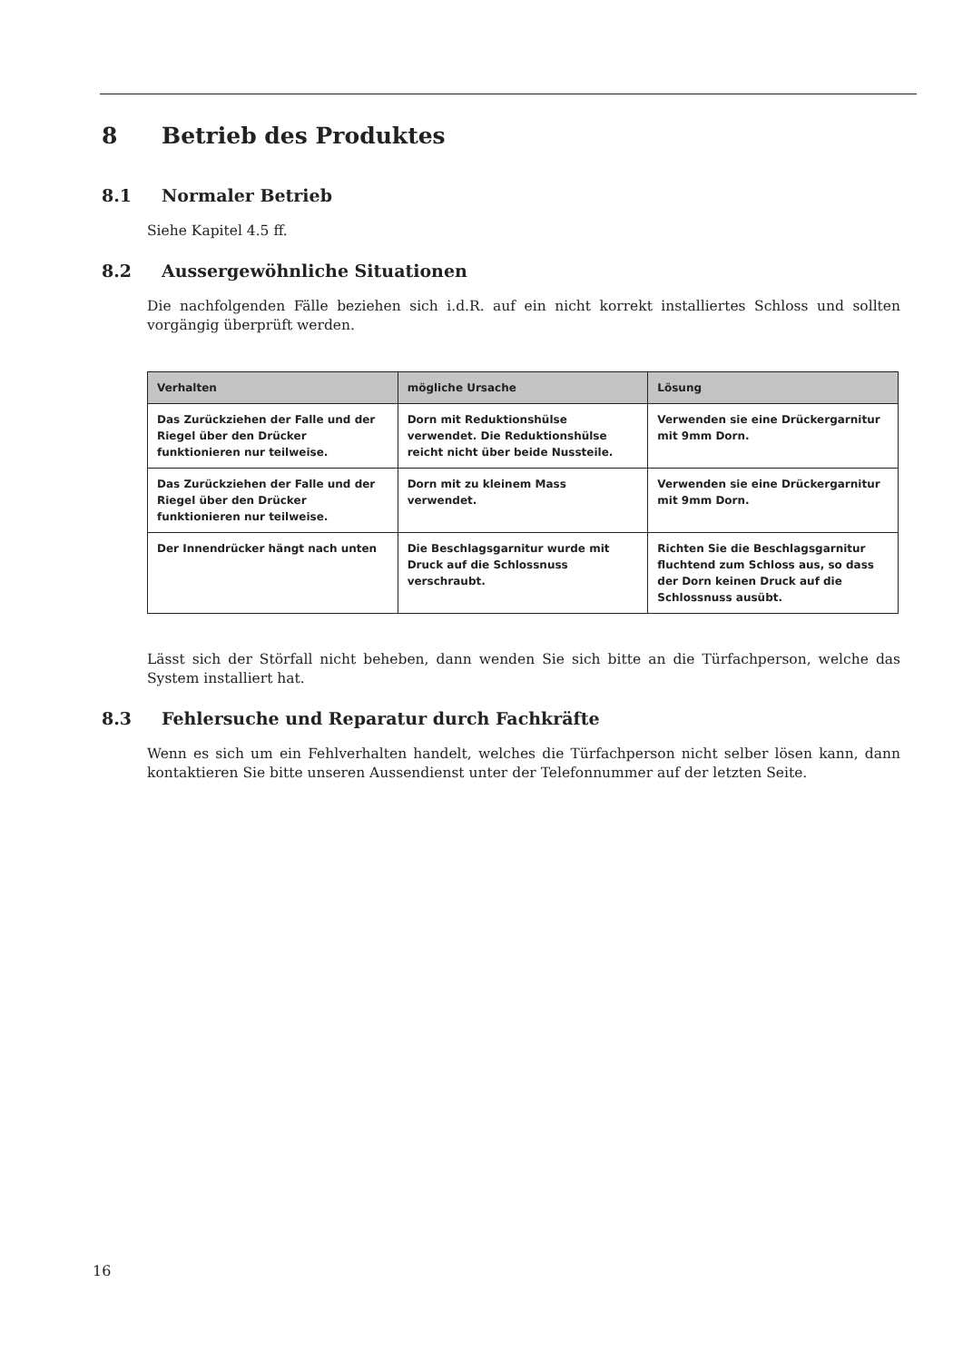8 Betrieb des Produktes
8.1 Normaler Betrieb
Siehe Kapitel 4.5 ff.
8.2 Aussergewöhnliche Situationen
Die nachfolgenden Fälle beziehen sich i.d.R. auf ein nicht korrekt installiertes Schloss und sollten vorgängig überprüft werden.
| Verhalten | mögliche Ursache | Lösung |
| --- | --- | --- |
| Das Zurückziehen der Falle und der Riegel über den Drücker funktionieren nur teilweise. | Dorn mit Reduktionshülse verwendet. Die Reduktionshülse reicht nicht über beide Nussteile. | Verwenden sie eine Drückergarnitur mit 9mm Dorn. |
| Das Zurückziehen der Falle und der Riegel über den Drücker funktionieren nur teilweise. | Dorn mit zu kleinem Mass verwendet. | Verwenden sie eine Drückergarnitur mit 9mm Dorn. |
| Der Innendrücker hängt nach unten | Die Beschlagsgarnitur wurde mit Druck auf die Schlossnuss verschraubt. | Richten Sie die Beschlagsgarnitur fluchtend zum Schloss aus, so dass der Dorn keinen Druck auf die Schlossnuss ausübt. |
Lässt sich der Störfall nicht beheben, dann wenden Sie sich bitte an die Türfachperson, welche das System installiert hat.
8.3 Fehlersuche und Reparatur durch Fachkräfte
Wenn es sich um ein Fehlverhalten handelt, welches die Türfachperson nicht selber lösen kann, dann kontaktieren Sie bitte unseren Aussendienst unter der Telefonnummer auf der letzten Seite.
16